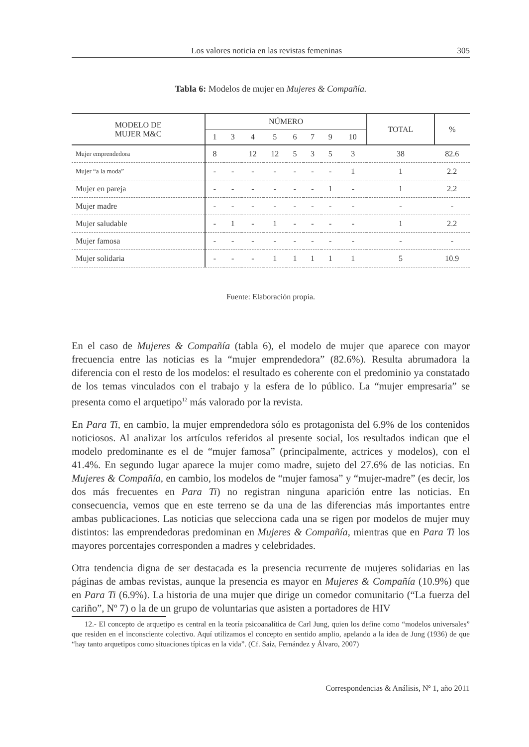Los valores noticia en las revistas femeninas 305
Tabla 6: Modelos de mujer en Mujeres & Compañía.
| MODELO DE MUJER M&C | NÚMERO | | | | | | | | TOTAL | % |
| --- | --- | --- | --- | --- | --- | --- | --- | --- | --- | --- |
| | 1 | 3 | 4 | 5 | 6 | 7 | 9 | 10 | | |
| Mujer emprendedora | 8 | | 12 | 12 | 5 | 3 | 5 | 3 | 38 | 82.6 |
| Mujer “a la moda” | - | - | - | - | - | - | - | 1 | 1 | 2.2 |
| Mujer en pareja | - | - | - | - | - | - | 1 | - | 1 | 2.2 |
| Mujer madre | - | - | - | - | - | - | - | - | - | - |
| Mujer saludable | - | 1 | - | 1 | - | - | - | - | 1 | 2.2 |
| Mujer famosa | - | - | - | - | - | - | - | - | - | - |
| Mujer solidaria | - | - | - | 1 | 1 | 1 | 1 | 1 | 5 | 10.9 |
Fuente: Elaboración propia.
En el caso de Mujeres & Compañía (tabla 6), el modelo de mujer que aparece con mayor frecuencia entre las noticias es la “mujer emprendedora” (82.6%). Resulta abrumadora la diferencia con el resto de los modelos: el resultado es coherente con el predominio ya constatado de los temas vinculados con el trabajo y la esfera de lo público. La “mujer empresaria” se presenta como el arquetipo<sup>12</sup> más valorado por la revista.
En Para Ti, en cambio, la mujer emprendedora sólo es protagonista del 6.9% de los contenidos noticiosos. Al analizar los artículos referidos al presente social, los resultados indican que el modelo predominante es el de “mujer famosa” (principalmente, actrices y modelos), con el 41.4%. En segundo lugar aparece la mujer como madre, sujeto del 27.6% de las noticias. En Mujeres & Compañía, en cambio, los modelos de “mujer famosa” y “mujer-madre” (es decir, los dos más frecuentes en Para Ti) no registran ninguna aparición entre las noticias. En consecuencia, vemos que en este terreno se da una de las diferencias más importantes entre ambas publicaciones. Las noticias que selecciona cada una se rigen por modelos de mujer muy distintos: las emprendedoras predominan en Mujeres & Compañía, mientras que en Para Ti los mayores porcentajes corresponden a madres y celebridades.
Otra tendencia digna de ser destacada es la presencia recurrente de mujeres solidarias en las páginas de ambas revistas, aunque la presencia es mayor en Mujeres & Compañía (10.9%) que en Para Ti (6.9%). La historia de una mujer que dirige un comedor comunitario (“La fuerza del cariño”, Nº 7) o la de un grupo de voluntarias que asisten a portadores de HIV
12.- El concepto de arquetipo es central en la teoría psicoanalítica de Carl Jung, quien los define como “modelos universales” que residen en el inconsciente colectivo. Aquí utilizamos el concepto en sentido amplio, apelando a la idea de Jung (1936) de que “hay tanto arquetipos como situaciones típicas en la vida”. (Cf. Saiz, Fernández y Álvaro, 2007)
Correspondencias & Análisis, Nº 1, año 2011